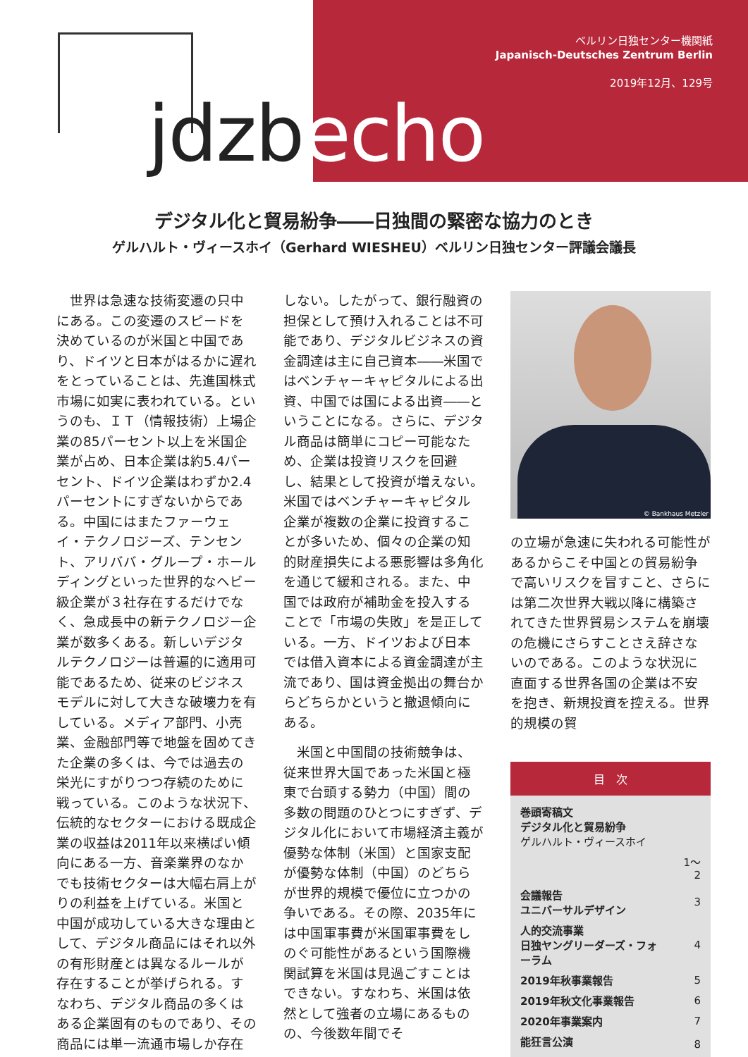ベルリン日独センター機関紙
Japanisch-Deutsches Zentrum Berlin
2019年12月、129号
jdzbecho
デジタル化と貿易紛争――日独間の緊密な協力のとき
ゲルハルト・ヴィースホイ（Gerhard WIESHEU）ベルリン日独センター評議会議長
　世界は急速な技術変遷の只中にある。この変遷のスピードを決めているのが米国と中国であり、ドイツと日本がはるかに遅れをとっていることは、先進国株式市場に如実に表われている。というのも、ＩＴ（情報技術）上場企業の85パーセント以上を米国企業が占め、日本企業は約5.4パーセント、ドイツ企業はわずか2.4パーセントにすぎないからである。中国にはまたファーウェイ・テクノロジーズ、テンセント、アリババ・グループ・ホールディングといった世界的なヘビー級企業が３社存在するだけでなく、急成長中の新テクノロジー企業が数多くある。新しいデジタルテクノロジーは普遍的に適用可能であるため、従来のビジネスモデルに対して大きな破壊力を有している。メディア部門、小売業、金融部門等で地盤を固めてきた企業の多くは、今では過去の栄光にすがりつつ存続のために戦っている。このような状況下、伝統的なセクターにおける既成企業の収益は2011年以来横ばい傾向にある一方、音楽業界のなかでも技術セクターは大幅右肩上がりの利益を上げている。米国と中国が成功している大きな理由として、デジタル商品にはそれ以外の有形財産とは異なるルールが存在することが挙げられる。すなわち、デジタル商品の多くはある企業固有のものであり、その商品には単一流通市場しか存在
しない。したがって、銀行融資の担保として預け入れることは不可能であり、デジタルビジネスの資金調達は主に自己資本――米国ではベンチャーキャピタルによる出資、中国では国による出資――ということになる。さらに、デジタル商品は簡単にコピー可能なため、企業は投資リスクを回避し、結果として投資が増えない。米国ではベンチャーキャピタル企業が複数の企業に投資することが多いため、個々の企業の知的財産損失による悪影響は多角化を通じて緩和される。また、中国では政府が補助金を投入することで「市場の失敗」を是正している。一方、ドイツおよび日本では借入資本による資金調達が主流であり、国は資金拠出の舞台からどちらかというと撤退傾向にある。
　米国と中国間の技術競争は、従来世界大国であった米国と極東で台頭する勢力（中国）間の多数の問題のひとつにすぎず、デジタル化において市場経済主義が優勢な体制（米国）と国家支配が優勢な体制（中国）のどちらが世界的規模で優位に立つかの争いである。その際、2035年には中国軍事費が米国軍事費をしのぐ可能性があるという国際機関試算を米国は見過ごすことはできない。すなわち、米国は依然として強者の立場にあるものの、今後数年間でそ
© Bankhaus Metzler
の立場が急速に失われる可能性があるからこそ中国との貿易紛争で高いリスクを冒すこと、さらには第二次世界大戦以降に構築されてきた世界貿易システムを崩壊の危機にさらすことさえ辞さないのである。このような状況に直面する世界各国の企業は不安を抱き、新規投資を控える。世界的規模の貿
| 目 次 | |
| --- | --- |
| 巻頭寄稿文 デジタル化と貿易紛争 ゲルハルト・ヴィースホイ | |
| | 1〜2 |
| 会議報告 ユニバーサルデザイン | 3 |
| 人的交流事業 日独ヤングリーダーズ・フォーラム | 4 |
| 2019年秋事業報告 | 5 |
| 2019年秋文化事業報告 | 6 |
| 2020年事業案内 | 7 |
| 能狂言公演 | 8 |